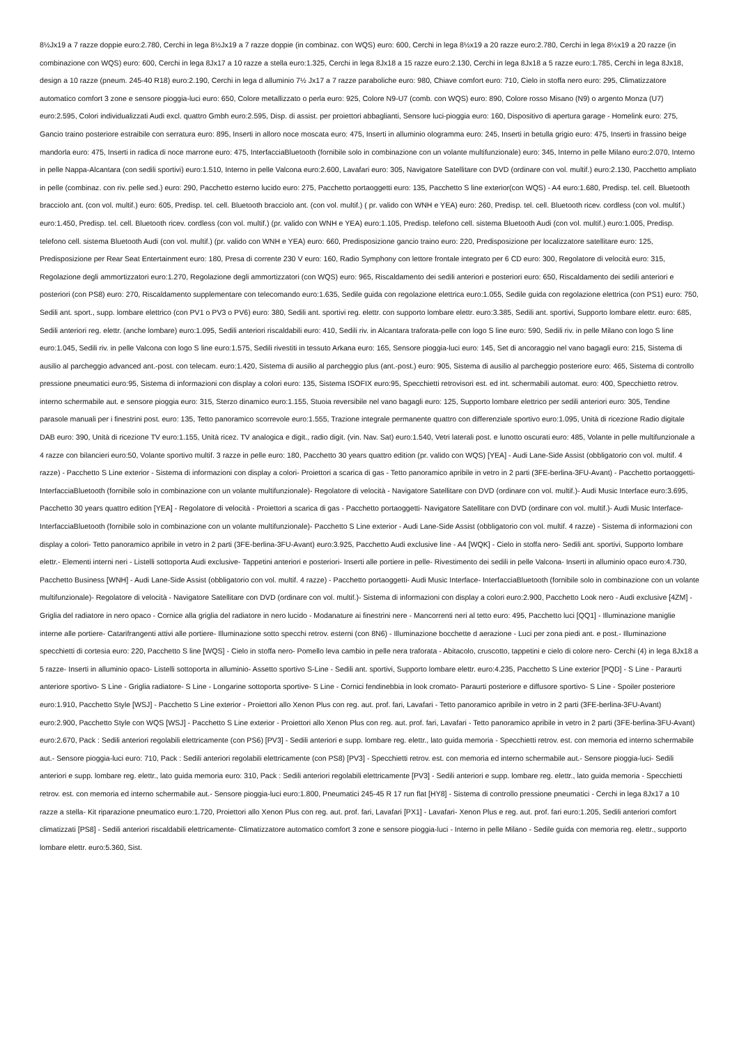8½Jx19 a 7 razze doppie euro:2.780, Cerchi in lega 8½Jx19 a 7 razze doppie (in combinaz. con WQS) euro: 600, Cerchi in lega 8½x19 a 20 razze euro:2.780, Cerchi in lega 8½x19 a 20 razze (in combinazione con WQS) euro: 600, Cerchi in lega 8Jx17 a 10 razze a stella euro:1.325, Cerchi in lega 8Jx18 a 15 razze euro:2.130, Cerchi in lega 8Jx18 a 5 razze euro:1.785, Cerchi in lega 8Jx18, design a 10 razze (pneum. 245-40 R18) euro:2.190, Cerchi in lega d alluminio 7½ Jx17 a 7 razze paraboliche euro: 980, Chiave comfort euro: 710, Cielo in stoffa nero euro: 295, Climatizzatore automatico comfort 3 zone e sensore pioggia-luci euro: 650, Colore metallizzato o perla euro: 925, Colore N9-U7 (comb. con WQS) euro: 890, Colore rosso Misano (N9) o argento Monza (U7) euro:2.595, Colori individualizzati Audi excl. quattro Gmbh euro:2.595, Disp. di assist. per proiettori abbaglianti, Sensore luci-pioggia euro: 160, Dispositivo di apertura garage - Homelink euro: 275, Gancio traino posteriore estraibile con serratura euro: 895, Inserti in alloro noce moscata euro: 475, Inserti in alluminio ologramma euro: 245, Inserti in betulla grigio euro: 475, Inserti in frassino beige mandorla euro: 475, Inserti in radica di noce marrone euro: 475, InterfacciaBluetooth (fornibile solo in combinazione con un volante multifunzionale) euro: 345, Interno in pelle Milano euro:2.070, Interno in pelle Nappa-Alcantara (con sedili sportivi) euro:1.510, Interno in pelle Valcona euro:2.600, Lavafari euro: 305, Navigatore Satellitare con DVD (ordinare con vol. multif.) euro:2.130, Pacchetto ampliato in pelle (combinaz. con riv. pelle sed.) euro: 290, Pacchetto esterno lucido euro: 275, Pacchetto portaoggetti euro: 135, Pacchetto S line exterior(con WQS) - A4 euro:1.680, Predisp. tel. cell. Bluetooth bracciolo ant. (con vol. multif.) euro: 605, Predisp. tel. cell. Bluetooth bracciolo ant. (con vol. multif.) ( pr. valido con WNH e YEA) euro: 260, Predisp. tel. cell. Bluetooth ricev. cordless (con vol. multif.) euro:1.450, Predisp. tel. cell. Bluetooth ricev. cordless (con vol. multif.) (pr. valido con WNH e YEA) euro:1.105, Predisp. telefono cell. sistema Bluetooth Audi (con vol. multif.) euro:1.005, Predisp. telefono cell. sistema Bluetooth Audi (con vol. multif.) (pr. valido con WNH e YEA) euro: 660, Predisposizione gancio traino euro: 220, Predisposizione per localizzatore satellitare euro: 125, Predisposizione per Rear Seat Entertainment euro: 180, Presa di corrente 230 V euro: 160, Radio Symphony con lettore frontale integrato per 6 CD euro: 300, Regolatore di velocità euro: 315, Regolazione degli ammortizzatori euro:1.270, Regolazione degli ammortizzatori (con WQS) euro: 965, Riscaldamento dei sedili anteriori e posteriori euro: 650, Riscaldamento dei sedili anteriori e posteriori (con PS8) euro: 270, Riscaldamento supplementare con telecomando euro:1.635, Sedile guida con regolazione elettrica euro:1.055, Sedile guida con regolazione elettrica (con PS1) euro: 750, Sedili ant. sport., supp. lombare elettrico (con PV1 o PV3 o PV6) euro: 380, Sedili ant. sportivi reg. elettr. con supporto lombare elettr. euro:3.385, Sedili ant. sportivi, Supporto lombare elettr. euro: 685, Sedili anteriori reg. elettr. (anche lombare) euro:1.095, Sedili anteriori riscaldabili euro: 410, Sedili riv. in Alcantara traforata-pelle con logo S line euro: 590, Sedili riv. in pelle Milano con logo S line euro:1.045, Sedili riv. in pelle Valcona con logo S line euro:1.575, Sedili rivestiti in tessuto Arkana euro: 165, Sensore pioggia-luci euro: 145, Set di ancoraggio nel vano bagagli euro: 215, Sistema di ausilio al parcheggio advanced ant.-post. con telecam. euro:1.420, Sistema di ausilio al parcheggio plus (ant.-post.) euro: 905, Sistema di ausilio al parcheggio posteriore euro: 465, Sistema di controllo pressione pneumatici euro:95, Sistema di informazioni con display a colori euro: 135, Sistema ISOFIX euro:95, Specchietti retrovisori est. ed int. schermabili automat. euro: 400, Specchietto retrov. interno schermabile aut. e sensore pioggia euro: 315, Sterzo dinamico euro:1.155, Stuoia reversibile nel vano bagagli euro: 125, Supporto lombare elettrico per sedili anteriori euro: 305, Tendine parasole manuali per i finestrini post. euro: 135, Tetto panoramico scorrevole euro:1.555, Trazione integrale permanente quattro con differenziale sportivo euro:1.095, Unità di ricezione Radio digitale DAB euro: 390, Unità di ricezione TV euro:1.155, Unità ricez. TV analogica e digit., radio digit. (vin. Nav. Sat) euro:1.540, Vetri laterali post. e lunotto oscurati euro: 485, Volante in pelle multifunzionale a 4 razze con bilancieri euro:50, Volante sportivo multif. 3 razze in pelle euro: 180, Pacchetto 30 years quattro edition (pr. valido con WQS) [YEA] - Audi Lane-Side Assist (obbligatorio con vol. multif. 4 razze) - Pacchetto S Line exterior - Sistema di informazioni con display a colori- Proiettori a scarica di gas - Tetto panoramico apribile in vetro in 2 parti (3FE-berlina-3FU-Avant) - Pacchetto portaoggetti- InterfacciaBluetooth (fornibile solo in combinazione con un volante multifunzionale)- Regolatore di velocità - Navigatore Satellitare con DVD (ordinare con vol. multif.)- Audi Music Interface euro:3.695, Pacchetto 30 years quattro edition [YEA] - Regolatore di velocità - Proiettori a scarica di gas - Pacchetto portaoggetti- Navigatore Satellitare con DVD (ordinare con vol. multif.)- Audi Music Interface- InterfacciaBluetooth (fornibile solo in combinazione con un volante multifunzionale)- Pacchetto S Line exterior - Audi Lane-Side Assist (obbligatorio con vol. multif. 4 razze) - Sistema di informazioni con display a colori- Tetto panoramico apribile in vetro in 2 parti (3FE-berlina-3FU-Avant) euro:3.925, Pacchetto Audi exclusive line - A4 [WQK] - Cielo in stoffa nero- Sedili ant. sportivi, Supporto lombare elettr.- Elementi interni neri - Listelli sottoporta Audi exclusive- Tappetini anteriori e posteriori- Inserti alle portiere in pelle- Rivestimento dei sedili in pelle Valcona- Inserti in alluminio opaco euro:4.730, Pacchetto Business [WNH] - Audi Lane-Side Assist (obbligatorio con vol. multif. 4 razze) - Pacchetto portaoggetti- Audi Music Interface- InterfacciaBluetooth (fornibile solo in combinazione con un volante multifunzionale)- Regolatore di velocità - Navigatore Satellitare con DVD (ordinare con vol. multif.)- Sistema di informazioni con display a colori euro:2.900, Pacchetto Look nero - Audi exclusive [4ZM] - Griglia del radiatore in nero opaco - Cornice alla griglia del radiatore in nero lucido - Modanature ai finestrini nere - Mancorrenti neri al tetto euro: 495, Pacchetto luci [QQ1] - Illuminazione maniglie interne alle portiere- Catarifrangenti attivi alle portiere- Illuminazione sotto specchi retrov. esterni (con 8N6) - Illuminazione bocchette d aerazione - Luci per zona piedi ant. e post.- Illuminazione specchietti di cortesia euro: 220, Pacchetto S line [WQS] - Cielo in stoffa nero- Pomello leva cambio in pelle nera traforata - Abitacolo, cruscotto, tappetini e cielo di colore nero- Cerchi (4) in lega 8Jx18 a 5 razze- Inserti in alluminio opaco- Listelli sottoporta in alluminio- Assetto sportivo S-Line - Sedili ant. sportivi, Supporto lombare elettr. euro:4.235, Pacchetto S Line exterior [PQD] - S Line - Paraurti anteriore sportivo- S Line - Griglia radiatore- S Line - Longarine sottoporta sportive- S Line - Cornici fendinebbia in look cromato- Paraurti posteriore e diffusore sportivo- S Line - Spoiler posteriore euro:1.910, Pacchetto Style [WSJ] - Pacchetto S Line exterior - Proiettori allo Xenon Plus con reg. aut. prof. fari, Lavafari - Tetto panoramico apribile in vetro in 2 parti (3FE-berlina-3FU-Avant) euro:2.900, Pacchetto Style con WQS [WSJ] - Pacchetto S Line exterior - Proiettori allo Xenon Plus con reg. aut. prof. fari, Lavafari - Tetto panoramico apribile in vetro in 2 parti (3FE-berlina-3FU-Avant) euro:2.670, Pack : Sedili anteriori regolabili elettricamente (con PS6) [PV3] - Sedili anteriori e supp. lombare reg. elettr., lato guida memoria - Specchietti retrov. est. con memoria ed interno schermabile aut.- Sensore pioggia-luci euro: 710, Pack : Sedili anteriori regolabili elettricamente (con PS8) [PV3] - Specchietti retrov. est. con memoria ed interno schermabile aut.- Sensore pioggia-luci- Sedili anteriori e supp. lombare reg. elettr., lato guida memoria euro: 310, Pack : Sedili anteriori regolabili elettricamente [PV3] - Sedili anteriori e supp. lombare reg. elettr., lato guida memoria - Specchietti retrov. est. con memoria ed interno schermabile aut.- Sensore pioggia-luci euro:1.800, Pneumatici 245-45 R 17 run flat [HY8] - Sistema di controllo pressione pneumatici - Cerchi in lega 8Jx17 a 10 razze a stella- Kit riparazione pneumatico euro:1.720, Proiettori allo Xenon Plus con reg. aut. prof. fari, Lavafari [PX1] - Lavafari- Xenon Plus e reg. aut. prof. fari euro:1.205, Sedili anteriori comfort climatizzati [PS8] - Sedili anteriori riscaldabili elettricamente- Climatizzatore automatico comfort 3 zone e sensore pioggia-luci - Interno in pelle Milano - Sedile guida con memoria reg. elettr., supporto lombare elettr. euro:5.360, Sist.